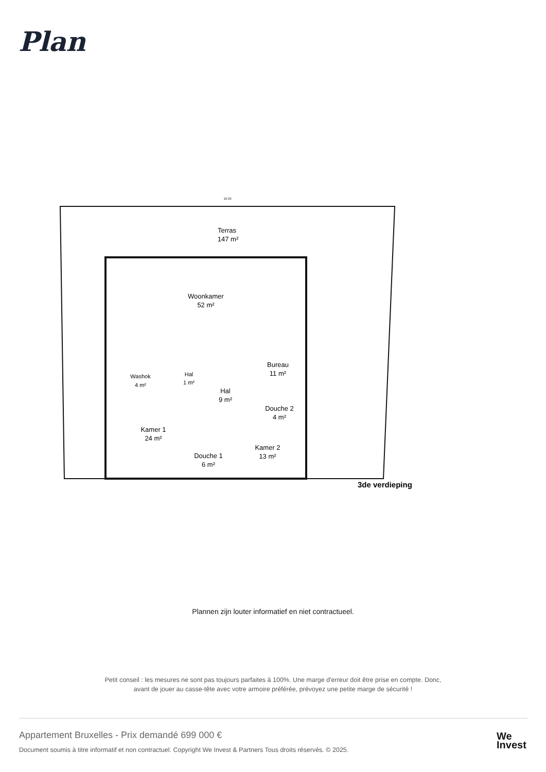Plan
Terras
147 m²
Woonkamer
52 m²
Bureau
11 m²
Washok
4 m²
Hal
1 m²
Hal
9 m²
Douche 2
4 m²
Kamer 1
24 m²
Kamer 2
13 m²
Douche 1
6 m²
3de verdieping
19.33
Plannen zijn louter informatief en niet contractueel.
Petit conseil : les mesures ne sont pas toujours parfaites à 100%. Une marge d'erreur doit être prise en compte. Donc,
avant de jouer au casse-tête avec votre armoire préférée, prévoyez une petite marge de sécurité !
Appartement Bruxelles - Prix demandé 699 000 €
Document soumis à titre informatif et non contractuel. Copyright We Invest & Partners Tous droits réservés. © 2025.
We
Invest